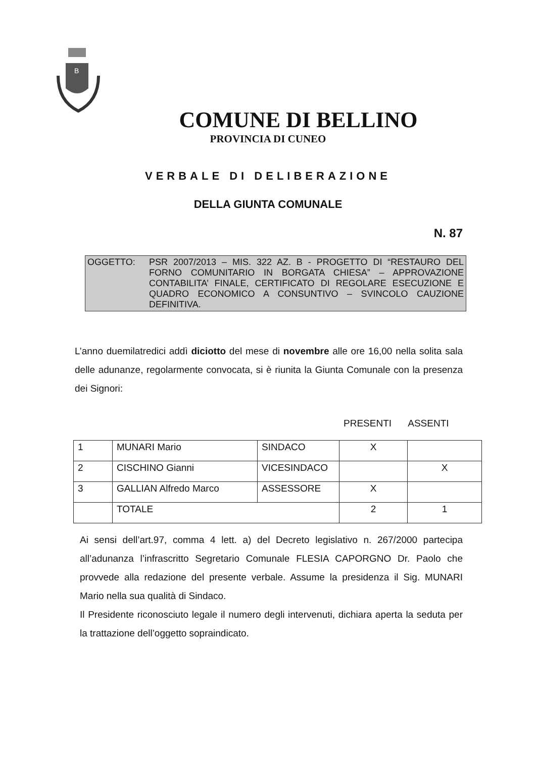B
COMUNE DI BELLINO
PROVINCIA DI CUNEO
VERBALE DI DELIBERAZIONE
DELLA GIUNTA COMUNALE
N. 87
OGGETTO: PSR 2007/2013 – MIS. 322 AZ. B - PROGETTO DI “RESTAURO DEL FORNO COMUNITARIO IN BORGATA CHIESA” – APPROVAZIONE CONTABILITA’ FINALE, CERTIFICATO DI REGOLARE ESECUZIONE E QUADRO ECONOMICO A CONSUNTIVO – SVINCOLO CAUZIONE DEFINITIVA.
L’anno duemilatredici addì diciotto del mese di novembre alle ore 16,00 nella solita sala delle adunanze, regolarmente convocata, si è riunita la Giunta Comunale con la presenza dei Signori:
PRESENTI ASSENTI
| 1 | MUNARI Mario | SINDACO | X | |
| 2 | CISCHINO Gianni | VICESINDACO | | X |
| 3 | GALLIAN Alfredo Marco | ASSESSORE | X | |
| | TOTALE | | 2 | 1 |
Ai sensi dell’art.97, comma 4 lett. a) del Decreto legislativo n. 267/2000 partecipa all’adunanza l’infrascritto Segretario Comunale FLESIA CAPORGNO Dr. Paolo che provvede alla redazione del presente verbale. Assume la presidenza il Sig. MUNARI Mario nella sua qualità di Sindaco.
Il Presidente riconosciuto legale il numero degli intervenuti, dichiara aperta la seduta per la trattazione dell’oggetto sopraindicato.